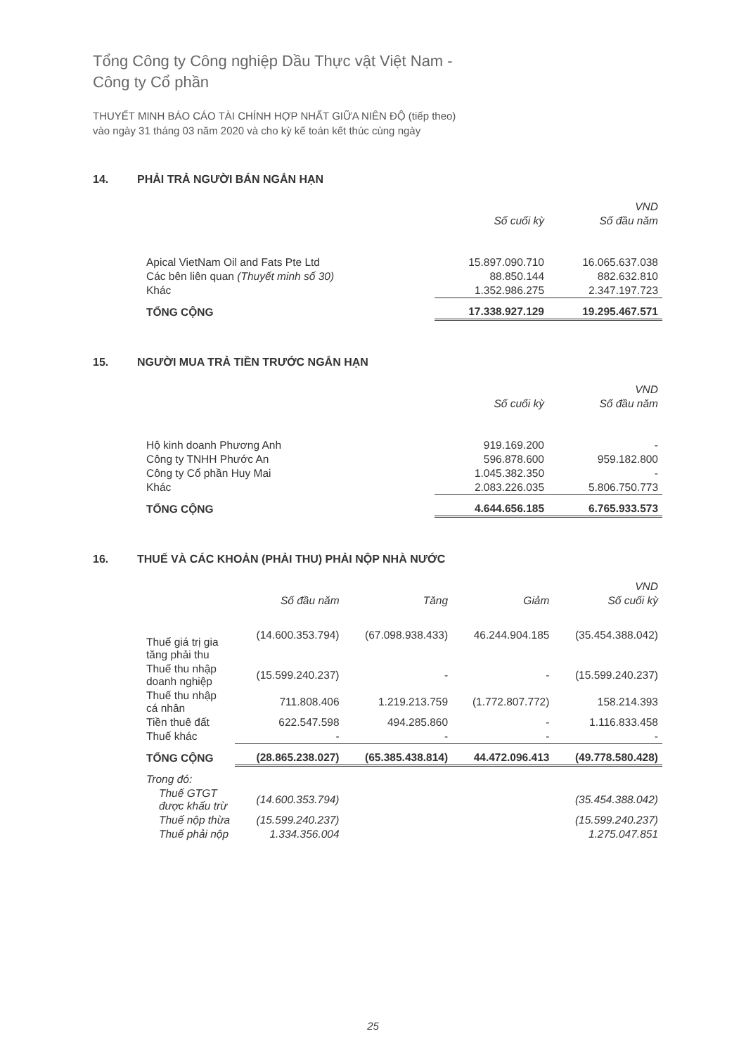Tổng Công ty Công nghiệp Dầu Thực vật Việt Nam -
Công ty Cổ phần
THUYẾT MINH BÁO CÁO TÀI CHÍNH HỢP NHẤT GIỮA NIÊN ĐỘ (tiếp theo)
vào ngày 31 tháng 03 năm 2020 và cho kỳ kế toán kết thúc cùng ngày
14. PHẢI TRẢ NGƯỜI BÁN NGẮN HẠN
| | | VND |
| --- | --- | --- |
| | Số cuối kỳ | Số đầu năm |
| Apical VietNam Oil and Fats Pte Ltd | 15.897.090.710 | 16.065.637.038 |
| Các bên liên quan (Thuyết minh số 30) | 88.850.144 | 882.632.810 |
| Khác | 1.352.986.275 | 2.347.197.723 |
| TỔNG CỘNG | 17.338.927.129 | 19.295.467.571 |
15. NGƯỜI MUA TRẢ TIỀN TRƯỚC NGẮN HẠN
| | | VND |
| --- | --- | --- |
| | Số cuối kỳ | Số đầu năm |
| Hộ kinh doanh Phương Anh | 919.169.200 | - |
| Công ty TNHH Phước An | 596.878.600 | 959.182.800 |
| Công ty Cổ phần Huy Mai | 1.045.382.350 | - |
| Khác | 2.083.226.035 | 5.806.750.773 |
| TỔNG CỘNG | 4.644.656.185 | 6.765.933.573 |
16. THUẾ VÀ CÁC KHOẢN (PHẢI THU) PHẢI NỘP NHÀ NƯỚC
| | | | | VND |
| --- | --- | --- | --- | --- |
| | Số đầu năm | Tăng | Giảm | Số cuối kỳ |
| Thuế giá trị gia tăng phải thu | (14.600.353.794) | (67.098.938.433) | 46.244.904.185 | (35.454.388.042) |
| Thuế thu nhập doanh nghiệp | (15.599.240.237) | - | - | (15.599.240.237) |
| Thuế thu nhập cá nhân | 711.808.406 | 1.219.213.759 | (1.772.807.772) | 158.214.393 |
| Tiền thuê đất | 622.547.598 | 494.285.860 | - | 1.116.833.458 |
| Thuế khác | - | - | - | - |
| TỔNG CỘNG | (28.865.238.027) | (65.385.438.814) | 44.472.096.413 | (49.778.580.428) |
| Trong đó: | | | | |
| Thuế GTGT được khấu trừ | (14.600.353.794) | | | (35.454.388.042) |
| Thuế nộp thừa | (15.599.240.237) | | | (15.599.240.237) |
| Thuế phải nộp | 1.334.356.004 | | | 1.275.047.851 |
25